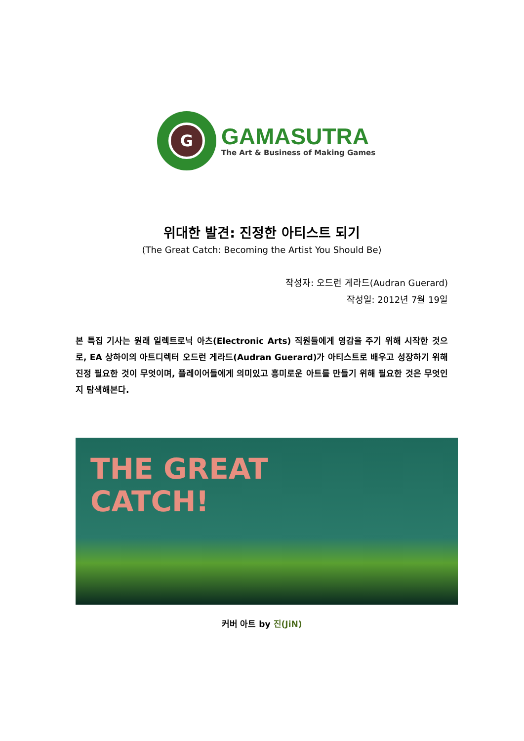G
GAMASUTRA
The Art & Business of Making Games
위대한 발견: 진정한 아티스트 되기
(The Great Catch: Becoming the Artist You Should Be)
작성자: 오드런 게라드(Audran Guerard)
작성일: 2012년 7월 19일
본 특집 기사는 원래 일렉트로닉 아츠(Electronic Arts) 직원들에게 영감을 주기 위해 시작한 것으로, EA 상하이의 아트디렉터 오드런 게라드(Audran Guerard)가 아티스트로 배우고 성장하기 위해 진정 필요한 것이 무엇이며, 플레이어들에게 의미있고 흥미로운 아트를 만들기 위해 필요한 것은 무엇인지 탐색해본다.
THE GREAT
CATCH!
커버 아트 by 진(JiN)